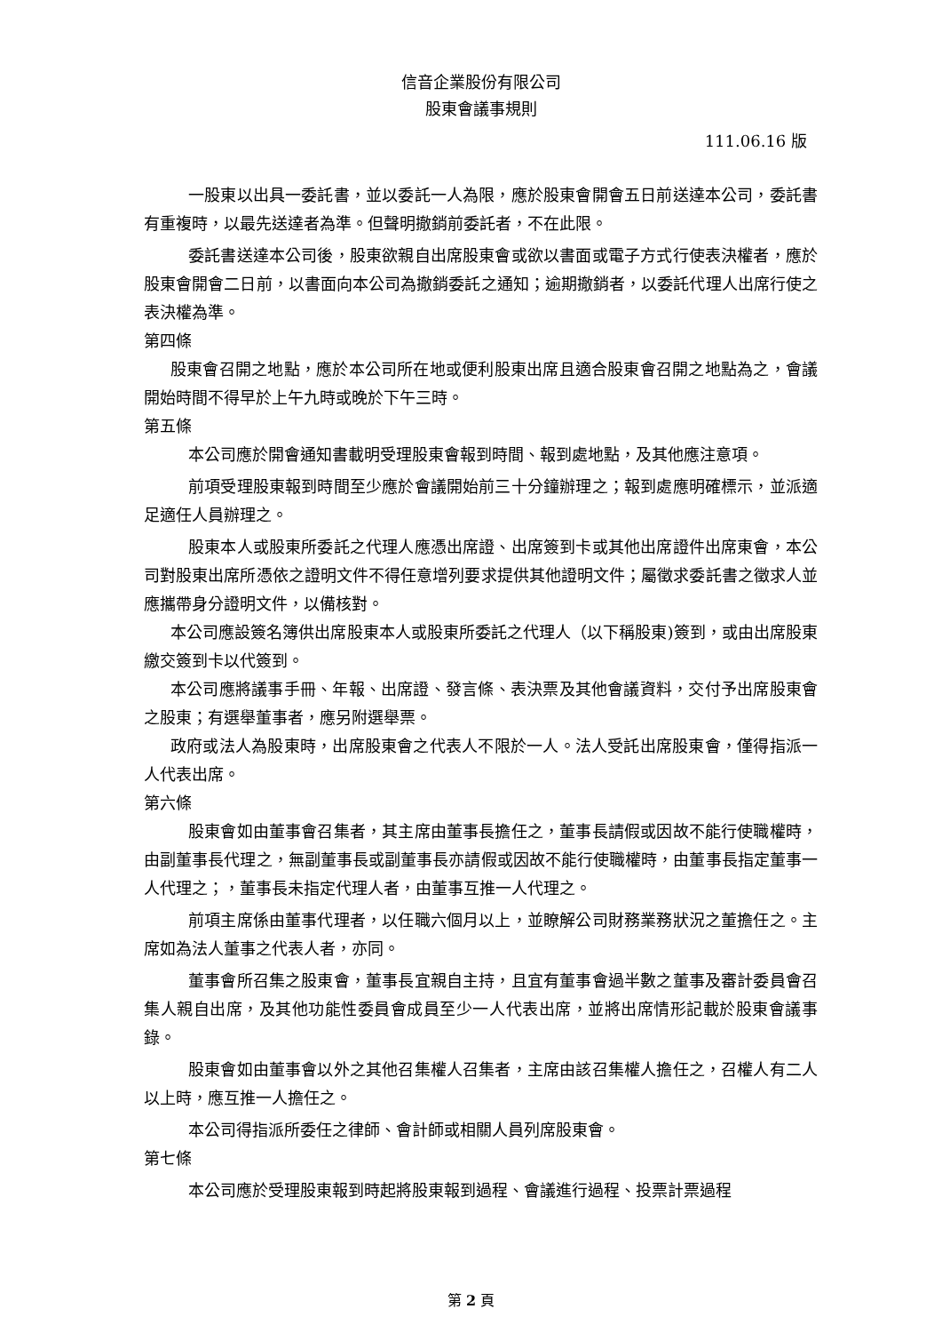信音企業股份有限公司
股東會議事規則
111.06.16 版
一股東以出具一委託書，並以委託一人為限，應於股東會開會五日前送達本公司，委託書有重複時，以最先送達者為準。但聲明撤銷前委託者，不在此限。
委託書送達本公司後，股東欲親自出席股東會或欲以書面或電子方式行使表決權者，應於股東會開會二日前，以書面向本公司為撤銷委託之通知；逾期撤銷者，以委託代理人出席行使之表決權為準。
第四條
股東會召開之地點，應於本公司所在地或便利股東出席且適合股東會召開之地點為之，會議開始時間不得早於上午九時或晚於下午三時。
第五條
本公司應於開會通知書載明受理股東會報到時間、報到處地點，及其他應注意項。
前項受理股東報到時間至少應於會議開始前三十分鐘辦理之；報到處應明確標示，並派適足適任人員辦理之。
股東本人或股東所委託之代理人應憑出席證、出席簽到卡或其他出席證件出席東會，本公司對股東出席所憑依之證明文件不得任意增列要求提供其他證明文件；屬徵求委託書之徵求人並應攜帶身分證明文件，以備核對。
本公司應設簽名簿供出席股東本人或股東所委託之代理人（以下稱股東)簽到，或由出席股東繳交簽到卡以代簽到。
本公司應將議事手冊、年報、出席證、發言條、表決票及其他會議資料，交付予出席股東會之股東；有選舉董事者，應另附選舉票。
政府或法人為股東時，出席股東會之代表人不限於一人。法人受託出席股東會，僅得指派一人代表出席。
第六條
股東會如由董事會召集者，其主席由董事長擔任之，董事長請假或因故不能行使職權時，由副董事長代理之，無副董事長或副董事長亦請假或因故不能行使職權時，由董事長指定董事一人代理之；，董事長未指定代理人者，由董事互推一人代理之。
前項主席係由董事代理者，以任職六個月以上，並瞭解公司財務業務狀況之董擔任之。主席如為法人董事之代表人者，亦同。
董事會所召集之股東會，董事長宜親自主持，且宜有董事會過半數之董事及審計委員會召集人親自出席，及其他功能性委員會成員至少一人代表出席，並將出席情形記載於股東會議事錄。
股東會如由董事會以外之其他召集權人召集者，主席由該召集權人擔任之，召權人有二人以上時，應互推一人擔任之。
本公司得指派所委任之律師、會計師或相關人員列席股東會。
第七條
本公司應於受理股東報到時起將股東報到過程、會議進行過程、投票計票過程
第 2 頁